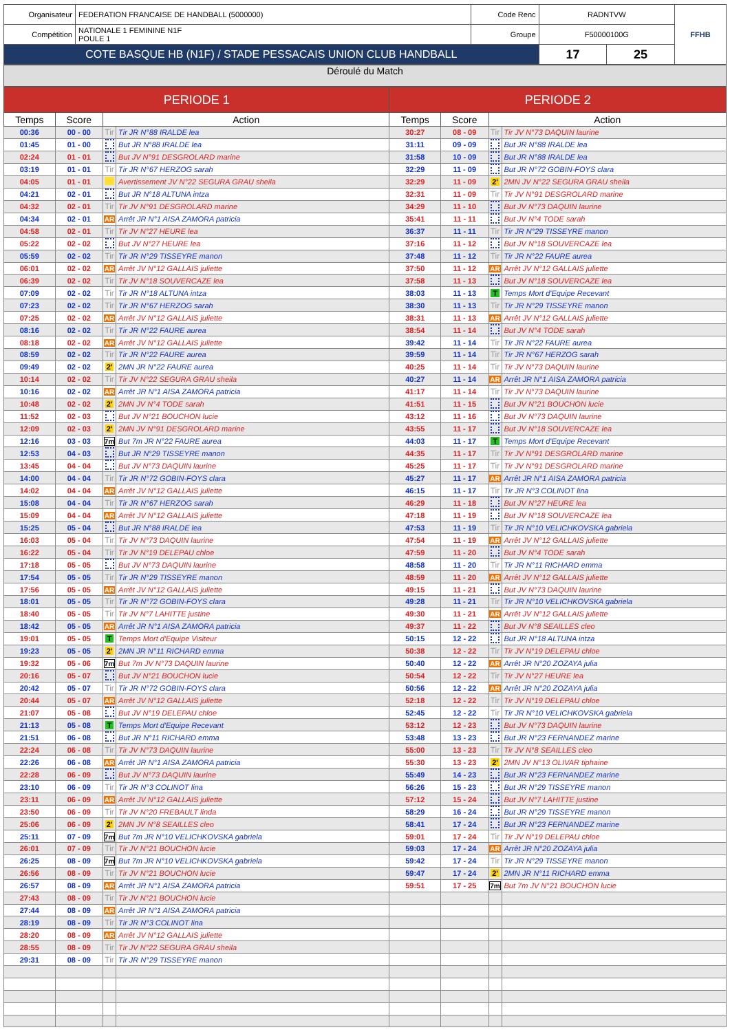| Organisateur | FEDERATION FRANCAISE DE HANDBALL (5000000) | Code Renc | RADNTVW | | FFHB |
| Compétition | NATIONALE 1 FEMININE N1F POULE 1 | Groupe | F50000100G | | |
| COTE BASQUE HB (N1F) / STADE PESSACAIS UNION CLUB HANDBALL | | | 17 | 25 | |
Déroulé du Match
| PERIODE 1 | | | | PERIODE 2 | | | |
| --- | --- | --- | --- | --- | --- | --- | --- |
| Temps | Score | Action | | Temps | Score | Action | |
| 00:36 | 00 - 00 | Tir | Tir JR N°88 IRALDE lea | 30:27 | 08 - 09 | Tir | Tir JV N°73 DAQUIN laurine |
| 01:45 | 01 - 00 | | But JR N°88 IRALDE lea | 31:11 | 09 - 09 | | But JR N°88 IRALDE lea |
| 02:24 | 01 - 01 | | But JV N°91 DESGROLARD marine | 31:58 | 10 - 09 | | But JR N°88 IRALDE lea |
| 03:19 | 01 - 01 | Tir | Tir JR N°67 HERZOG sarah | 32:29 | 11 - 09 | | But JR N°72 GOBIN-FOYS clara |
| 04:05 | 01 - 01 | | Avertissement JV N°22 SEGURA GRAU sheila | 32:29 | 11 - 09 | 2' | 2MN JV N°22 SEGURA GRAU sheila |
| 04:21 | 02 - 01 | | But JR N°18 ALTUNA intza | 32:31 | 11 - 09 | Tir | Tir JV N°91 DESGROLARD marine |
| 04:32 | 02 - 01 | Tir | Tir JV N°91 DESGROLARD marine | 34:29 | 11 - 10 | | But JV N°73 DAQUIN laurine |
| 04:34 | 02 - 01 | AR | Arrêt JR N°1 AISA ZAMORA patricia | 35:41 | 11 - 11 | | But JV N°4 TODE sarah |
| 04:58 | 02 - 01 | Tir | Tir JV N°27 HEURE lea | 36:37 | 11 - 11 | Tir | Tir JR N°29 TISSEYRE manon |
| 05:22 | 02 - 02 | | But JV N°27 HEURE lea | 37:16 | 11 - 12 | | But JV N°18 SOUVERCAZE lea |
| 05:59 | 02 - 02 | Tir | Tir JR N°29 TISSEYRE manon | 37:48 | 11 - 12 | Tir | Tir JR N°22 FAURE aurea |
| 06:01 | 02 - 02 | AR | Arrêt JV N°12 GALLAIS juliette | 37:50 | 11 - 12 | AR | Arrêt JV N°12 GALLAIS juliette |
| 06:39 | 02 - 02 | Tir | Tir JV N°18 SOUVERCAZE lea | 37:58 | 11 - 13 | | But JV N°18 SOUVERCAZE lea |
| 07:09 | 02 - 02 | Tir | Tir JR N°18 ALTUNA intza | 38:03 | 11 - 13 | T | Temps Mort d'Equipe Recevant |
| 07:23 | 02 - 02 | Tir | Tir JR N°67 HERZOG sarah | 38:30 | 11 - 13 | Tir | Tir JR N°29 TISSEYRE manon |
| 07:25 | 02 - 02 | AR | Arrêt JV N°12 GALLAIS juliette | 38:31 | 11 - 13 | AR | Arrêt JV N°12 GALLAIS juliette |
| 08:16 | 02 - 02 | Tir | Tir JR N°22 FAURE aurea | 38:54 | 11 - 14 | | But JV N°4 TODE sarah |
| 08:18 | 02 - 02 | AR | Arrêt JV N°12 GALLAIS juliette | 39:42 | 11 - 14 | Tir | Tir JR N°22 FAURE aurea |
| 08:59 | 02 - 02 | Tir | Tir JR N°22 FAURE aurea | 39:59 | 11 - 14 | Tir | Tir JR N°67 HERZOG sarah |
| 09:49 | 02 - 02 | 2' | 2MN JR N°22 FAURE aurea | 40:25 | 11 - 14 | Tir | Tir JV N°73 DAQUIN laurine |
| 10:14 | 02 - 02 | Tir | Tir JV N°22 SEGURA GRAU sheila | 40:27 | 11 - 14 | AR | Arrêt JR N°1 AISA ZAMORA patricia |
| 10:16 | 02 - 02 | AR | Arrêt JR N°1 AISA ZAMORA patricia | 41:17 | 11 - 14 | Tir | Tir JV N°73 DAQUIN laurine |
| 10:48 | 02 - 02 | 2' | 2MN JV N°4 TODE sarah | 41:51 | 11 - 15 | | But JV N°21 BOUCHON lucie |
| 11:52 | 02 - 03 | | But JV N°21 BOUCHON lucie | 43:12 | 11 - 16 | | But JV N°73 DAQUIN laurine |
| 12:09 | 02 - 03 | 2' | 2MN JV N°91 DESGROLARD marine | 43:55 | 11 - 17 | | But JV N°18 SOUVERCAZE lea |
| 12:16 | 03 - 03 | 7m | But 7m JR N°22 FAURE aurea | 44:03 | 11 - 17 | T | Temps Mort d'Equipe Recevant |
| 12:53 | 04 - 03 | | But JR N°29 TISSEYRE manon | 44:35 | 11 - 17 | Tir | Tir JV N°91 DESGROLARD marine |
| 13:45 | 04 - 04 | | But JV N°73 DAQUIN laurine | 45:25 | 11 - 17 | Tir | Tir JV N°91 DESGROLARD marine |
| 14:00 | 04 - 04 | Tir | Tir JR N°72 GOBIN-FOYS clara | 45:27 | 11 - 17 | AR | Arrêt JR N°1 AISA ZAMORA patricia |
| 14:02 | 04 - 04 | AR | Arrêt JV N°12 GALLAIS juliette | 46:15 | 11 - 17 | Tir | Tir JR N°3 COLINOT lina |
| 15:08 | 04 - 04 | Tir | Tir JR N°67 HERZOG sarah | 46:29 | 11 - 18 | | But JV N°27 HEURE lea |
| 15:09 | 04 - 04 | AR | Arrêt JV N°12 GALLAIS juliette | 47:18 | 11 - 19 | | But JV N°18 SOUVERCAZE lea |
| 15:25 | 05 - 04 | | But JR N°88 IRALDE lea | 47:53 | 11 - 19 | Tir | Tir JR N°10 VELICHKOVSKA gabriela |
| 16:03 | 05 - 04 | Tir | Tir JV N°73 DAQUIN laurine | 47:54 | 11 - 19 | AR | Arrêt JV N°12 GALLAIS juliette |
| 16:22 | 05 - 04 | Tir | Tir JV N°19 DELEPAU chloe | 47:59 | 11 - 20 | | But JV N°4 TODE sarah |
| 17:18 | 05 - 05 | | But JV N°73 DAQUIN laurine | 48:58 | 11 - 20 | Tir | Tir JR N°11 RICHARD emma |
| 17:54 | 05 - 05 | Tir | Tir JR N°29 TISSEYRE manon | 48:59 | 11 - 20 | AR | Arrêt JV N°12 GALLAIS juliette |
| 17:56 | 05 - 05 | AR | Arrêt JV N°12 GALLAIS juliette | 49:15 | 11 - 21 | | But JV N°73 DAQUIN laurine |
| 18:01 | 05 - 05 | Tir | Tir JR N°72 GOBIN-FOYS clara | 49:28 | 11 - 21 | Tir | Tir JR N°10 VELICHKOVSKA gabriela |
| 18:40 | 05 - 05 | Tir | Tir JV N°7 LAHITTE justine | 49:30 | 11 - 21 | AR | Arrêt JV N°12 GALLAIS juliette |
| 18:42 | 05 - 05 | AR | Arrêt JR N°1 AISA ZAMORA patricia | 49:37 | 11 - 22 | | But JV N°8 SEAILLES cleo |
| 19:01 | 05 - 05 | T | Temps Mort d'Equipe Visiteur | 50:15 | 12 - 22 | | But JR N°18 ALTUNA intza |
| 19:23 | 05 - 05 | 2' | 2MN JR N°11 RICHARD emma | 50:38 | 12 - 22 | Tir | Tir JV N°19 DELEPAU chloe |
| 19:32 | 05 - 06 | 7m | But 7m JV N°73 DAQUIN laurine | 50:40 | 12 - 22 | AR | Arrêt JR N°20 ZOZAYA julia |
| 20:16 | 05 - 07 | | But JV N°21 BOUCHON lucie | 50:54 | 12 - 22 | Tir | Tir JV N°27 HEURE lea |
| 20:42 | 05 - 07 | Tir | Tir JR N°72 GOBIN-FOYS clara | 50:56 | 12 - 22 | AR | Arrêt JR N°20 ZOZAYA julia |
| 20:44 | 05 - 07 | AR | Arrêt JV N°12 GALLAIS juliette | 52:18 | 12 - 22 | Tir | Tir JV N°19 DELEPAU chloe |
| 21:07 | 05 - 08 | | But JV N°19 DELEPAU chloe | 52:45 | 12 - 22 | Tir | Tir JR N°10 VELICHKOVSKA gabriela |
| 21:13 | 05 - 08 | T | Temps Mort d'Equipe Recevant | 53:12 | 12 - 23 | | But JV N°73 DAQUIN laurine |
| 21:51 | 06 - 08 | | But JR N°11 RICHARD emma | 53:48 | 13 - 23 | | But JR N°23 FERNANDEZ marine |
| 22:24 | 06 - 08 | Tir | Tir JV N°73 DAQUIN laurine | 55:00 | 13 - 23 | Tir | Tir JV N°8 SEAILLES cleo |
| 22:26 | 06 - 08 | AR | Arrêt JR N°1 AISA ZAMORA patricia | 55:30 | 13 - 23 | 2' | 2MN JV N°13 OLIVAR tiphaine |
| 22:28 | 06 - 09 | | But JV N°73 DAQUIN laurine | 55:49 | 14 - 23 | | But JR N°23 FERNANDEZ marine |
| 23:10 | 06 - 09 | Tir | Tir JR N°3 COLINOT lina | 56:26 | 15 - 23 | | But JR N°29 TISSEYRE manon |
| 23:11 | 06 - 09 | AR | Arrêt JV N°12 GALLAIS juliette | 57:12 | 15 - 24 | | But JV N°7 LAHITTE justine |
| 23:50 | 06 - 09 | Tir | Tir JV N°20 FREBAULT linda | 58:29 | 16 - 24 | | But JR N°29 TISSEYRE manon |
| 25:06 | 06 - 09 | 2' | 2MN JV N°8 SEAILLES cleo | 58:41 | 17 - 24 | | But JR N°23 FERNANDEZ marine |
| 25:11 | 07 - 09 | 7m | But 7m JR N°10 VELICHKOVSKA gabriela | 59:01 | 17 - 24 | Tir | Tir JV N°19 DELEPAU chloe |
| 26:01 | 07 - 09 | Tir | Tir JV N°21 BOUCHON lucie | 59:03 | 17 - 24 | AR | Arrêt JR N°20 ZOZAYA julia |
| 26:25 | 08 - 09 | 7m | But 7m JR N°10 VELICHKOVSKA gabriela | 59:42 | 17 - 24 | Tir | Tir JR N°29 TISSEYRE manon |
| 26:56 | 08 - 09 | Tir | Tir JV N°21 BOUCHON lucie | 59:47 | 17 - 24 | 2' | 2MN JR N°11 RICHARD emma |
| 26:57 | 08 - 09 | AR | Arrêt JR N°1 AISA ZAMORA patricia | 59:51 | 17 - 25 | 7m | But 7m JV N°21 BOUCHON lucie |
| 27:43 | 08 - 09 | Tir | Tir JV N°21 BOUCHON lucie | | | | |
| 27:44 | 08 - 09 | AR | Arrêt JR N°1 AISA ZAMORA patricia | | | | |
| 28:19 | 08 - 09 | Tir | Tir JR N°3 COLINOT lina | | | | |
| 28:20 | 08 - 09 | AR | Arrêt JV N°12 GALLAIS juliette | | | | |
| 28:55 | 08 - 09 | Tir | Tir JV N°22 SEGURA GRAU sheila | | | | |
| 29:31 | 08 - 09 | Tir | Tir JR N°29 TISSEYRE manon | | | | |